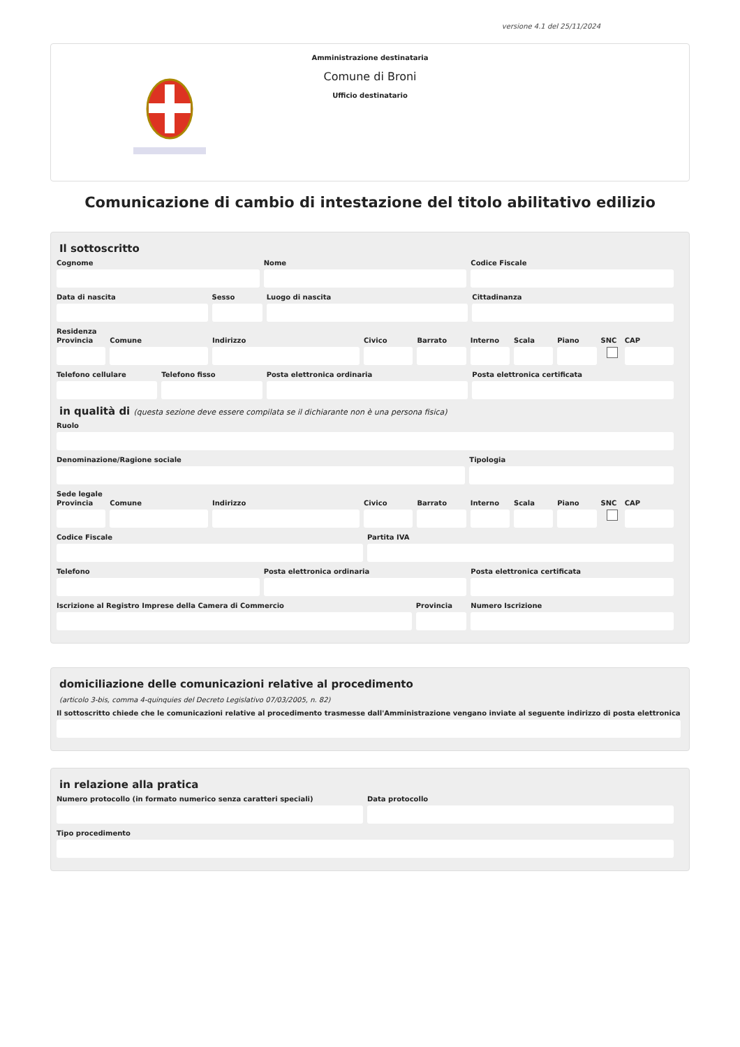versione 4.1 del 25/11/2024
Amministrazione destinataria
Comune di Broni
Ufficio destinatario
Comunicazione di cambio di intestazione del titolo abilitativo edilizio
Il sottoscritto
Cognome Nome Codice Fiscale
Data di nascita Sesso Luogo di nascita Cittadinanza
Residenza
Provincia Comune Indirizzo Civico Barrato Interno Scala Piano SNC CAP
Telefono cellulare Telefono fisso Posta elettronica ordinaria Posta elettronica certificata
in qualità di (questa sezione deve essere compilata se il dichiarante non è una persona fisica)
Ruolo
Denominazione/Ragione sociale Tipologia
Sede legale
Provincia Comune Indirizzo Civico Barrato Interno Scala Piano SNC CAP
Codice Fiscale Partita IVA
Telefono Posta elettronica ordinaria Posta elettronica certificata
Iscrizione al Registro Imprese della Camera di Commercio
Provincia Numero Iscrizione
domiciliazione delle comunicazioni relative al procedimento
(articolo 3-bis, comma 4-quinquies del Decreto Legislativo 07/03/2005, n. 82)
Il sottoscritto chiede che le comunicazioni relative al procedimento trasmesse dall'Amministrazione vengano inviate al seguente indirizzo di posta elettronica
in relazione alla pratica
Numero protocollo (in formato numerico senza caratteri speciali)
Data protocollo
Tipo procedimento